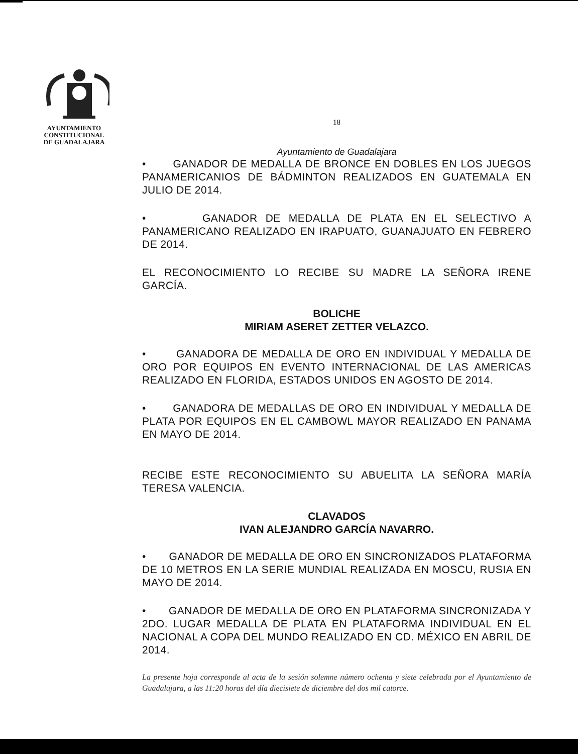AYUNTAMIENTO
CONSTITUCIONAL
DE GUADALAJARA
18
Ayuntamiento de Guadalajara
• GANADOR DE MEDALLA DE BRONCE EN DOBLES EN LOS JUEGOS PANAMERICANIOS DE BÁDMINTON REALIZADOS EN GUATEMALA EN JULIO DE 2014.
• GANADOR DE MEDALLA DE PLATA EN EL SELECTIVO A PANAMERICANO REALIZADO EN IRAPUATO, GUANAJUATO EN FEBRERO DE 2014.
EL RECONOCIMIENTO LO RECIBE SU MADRE LA SEÑORA IRENE GARCÍA.
BOLICHE
MIRIAM ASERET ZETTER VELAZCO.
• GANADORA DE MEDALLA DE ORO EN INDIVIDUAL Y MEDALLA DE ORO POR EQUIPOS EN EVENTO INTERNACIONAL DE LAS AMERICAS REALIZADO EN FLORIDA, ESTADOS UNIDOS EN AGOSTO DE 2014.
• GANADORA DE MEDALLAS DE ORO EN INDIVIDUAL Y MEDALLA DE PLATA POR EQUIPOS EN EL CAMBOWL MAYOR REALIZADO EN PANAMA EN MAYO DE 2014.
RECIBE ESTE RECONOCIMIENTO SU ABUELITA LA SEÑORA MARÍA TERESA VALENCIA.
CLAVADOS
IVAN ALEJANDRO GARCÍA NAVARRO.
• GANADOR DE MEDALLA DE ORO EN SINCRONIZADOS PLATAFORMA DE 10 METROS EN LA SERIE MUNDIAL REALIZADA EN MOSCU, RUSIA EN MAYO DE 2014.
• GANADOR DE MEDALLA DE ORO EN PLATAFORMA SINCRONIZADA Y 2DO. LUGAR MEDALLA DE PLATA EN PLATAFORMA INDIVIDUAL EN EL NACIONAL A COPA DEL MUNDO REALIZADO EN CD. MÉXICO EN ABRIL DE 2014.
La presente hoja corresponde al acta de la sesión solemne número ochenta y siete celebrada por el Ayuntamiento de Guadalajara, a las 11:20 horas del día diecisiete de diciembre del dos mil catorce.